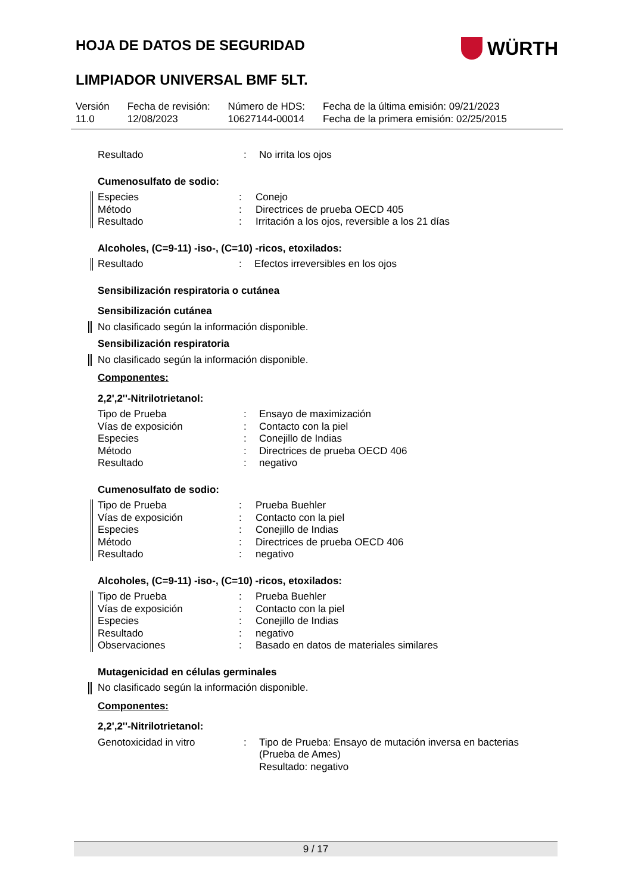HOJA DE DATOS DE SEGURIDAD
WÜRTH
LIMPIADOR UNIVERSAL BMF 5LT.
Versión
11.0
Fecha de revisión:
12/08/2023
Número de HDS:
10627144-00014
Fecha de la última emisión: 09/21/2023
Fecha de la primera emisión: 02/25/2015
| Resultado | : | No irrita los ojos |
Cumenosulfato de sodio:
| Especies | : | Conejo |
| Método | : | Directrices de prueba OECD 405 |
| Resultado | : | Irritación a los ojos, reversible a los 21 días |
Alcoholes, (C=9-11) -iso-, (C=10) -ricos, etoxilados:
| Resultado | : | Efectos irreversibles en los ojos |
Sensibilización respiratoria o cutánea
Sensibilización cutánea
No clasificado según la información disponible.
Sensibilización respiratoria
No clasificado según la información disponible.
Componentes:
2,2',2''-Nitrilotrietanol:
| Tipo de Prueba | : | Ensayo de maximización |
| Vías de exposición | : | Contacto con la piel |
| Especies | : | Conejillo de Indias |
| Método | : | Directrices de prueba OECD 406 |
| Resultado | : | negativo |
Cumenosulfato de sodio:
| Tipo de Prueba | : | Prueba Buehler |
| Vías de exposición | : | Contacto con la piel |
| Especies | : | Conejillo de Indias |
| Método | : | Directrices de prueba OECD 406 |
| Resultado | : | negativo |
Alcoholes, (C=9-11) -iso-, (C=10) -ricos, etoxilados:
| Tipo de Prueba | : | Prueba Buehler |
| Vías de exposición | : | Contacto con la piel |
| Especies | : | Conejillo de Indias |
| Resultado | : | negativo |
| Observaciones | : | Basado en datos de materiales similares |
Mutagenicidad en células germinales
No clasificado según la información disponible.
Componentes:
2,2',2''-Nitrilotrietanol:
| Genotoxicidad in vitro | : | Tipo de Prueba: Ensayo de mutación inversa en bacterias (Prueba de Ames) Resultado: negativo |
9 / 17